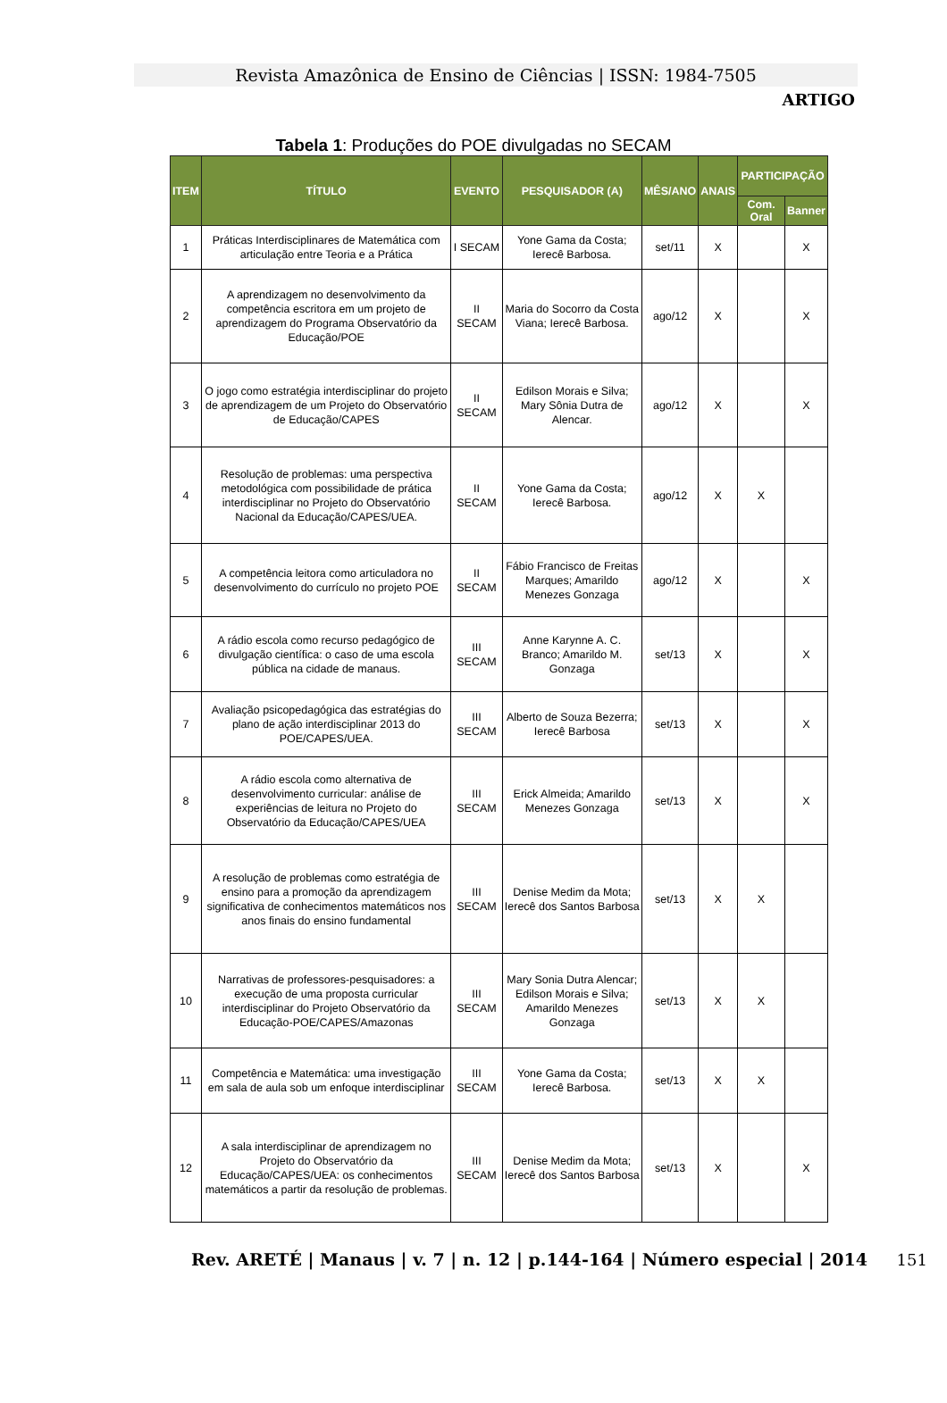Revista Amazônica de Ensino de Ciências | ISSN: 1984-7505
ARTIGO
Tabela 1: Produções do POE divulgadas no SECAM
| ITEM | TÍTULO | EVENTO | PESQUISADOR (A) | MÊS/ANO | ANAIS | PARTICIPAÇÃO | |
| --- | --- | --- | --- | --- | --- | --- | --- |
| | | | | | | Com. Oral | Banner |
| 1 | Práticas Interdisciplinares de Matemática com articulação entre Teoria e a Prática | I SECAM | Yone Gama da Costa; Ierecê Barbosa. | set/11 | X | | X |
| 2 | A aprendizagem no desenvolvimento da competência escritora em um projeto de aprendizagem do Programa Observatório da Educação/POE | II SECAM | Maria do Socorro da Costa Viana; Ierecê Barbosa. | ago/12 | X | | X |
| 3 | O jogo como estratégia interdisciplinar do projeto de aprendizagem de um Projeto do Observatório de Educação/CAPES | II SECAM | Edilson Morais e Silva; Mary Sônia Dutra de Alencar. | ago/12 | X | | X |
| 4 | Resolução de problemas: uma perspectiva metodológica com possibilidade de prática interdisciplinar no Projeto do Observatório Nacional da Educação/CAPES/UEA. | II SECAM | Yone Gama da Costa; Ierecê Barbosa. | ago/12 | X | X | |
| 5 | A competência leitora como articuladora no desenvolvimento do currículo no projeto POE | II SECAM | Fábio Francisco de Freitas Marques; Amarildo Menezes Gonzaga | ago/12 | X | | X |
| 6 | A rádio escola como recurso pedagógico de divulgação científica: o caso de uma escola pública na cidade de manaus. | III SECAM | Anne Karynne A. C. Branco; Amarildo M. Gonzaga | set/13 | X | | X |
| 7 | Avaliação psicopedagógica das estratégias do plano de ação interdisciplinar 2013 do POE/CAPES/UEA. | III SECAM | Alberto de Souza Bezerra; Ierecê Barbosa | set/13 | X | | X |
| 8 | A rádio escola como alternativa de desenvolvimento curricular: análise de experiências de leitura no Projeto do Observatório da Educação/CAPES/UEA | III SECAM | Erick Almeida; Amarildo Menezes Gonzaga | set/13 | X | | X |
| 9 | A resolução de problemas como estratégia de ensino para a promoção da aprendizagem significativa de conhecimentos matemáticos nos anos finais do ensino fundamental | III SECAM | Denise Medim da Mota; Ierecê dos Santos Barbosa | set/13 | X | X | |
| 10 | Narrativas de professores-pesquisadores: a execução de uma proposta curricular interdisciplinar do Projeto Observatório da Educação-POE/CAPES/Amazonas | III SECAM | Mary Sonia Dutra Alencar; Edilson Morais e Silva; Amarildo Menezes Gonzaga | set/13 | X | X | |
| 11 | Competência e Matemática: uma investigação em sala de aula sob um enfoque interdisciplinar | III SECAM | Yone Gama da Costa; Ierecê Barbosa. | set/13 | X | X | |
| 12 | A sala interdisciplinar de aprendizagem no Projeto do Observatório da Educação/CAPES/UEA: os conhecimentos matemáticos a partir da resolução de problemas. | III SECAM | Denise Medim da Mota; Ierecê dos Santos Barbosa | set/13 | X | | X |
Rev. ARETÉ | Manaus | v. 7 | n. 12 | p.144-164 | Número especial | 2014 151